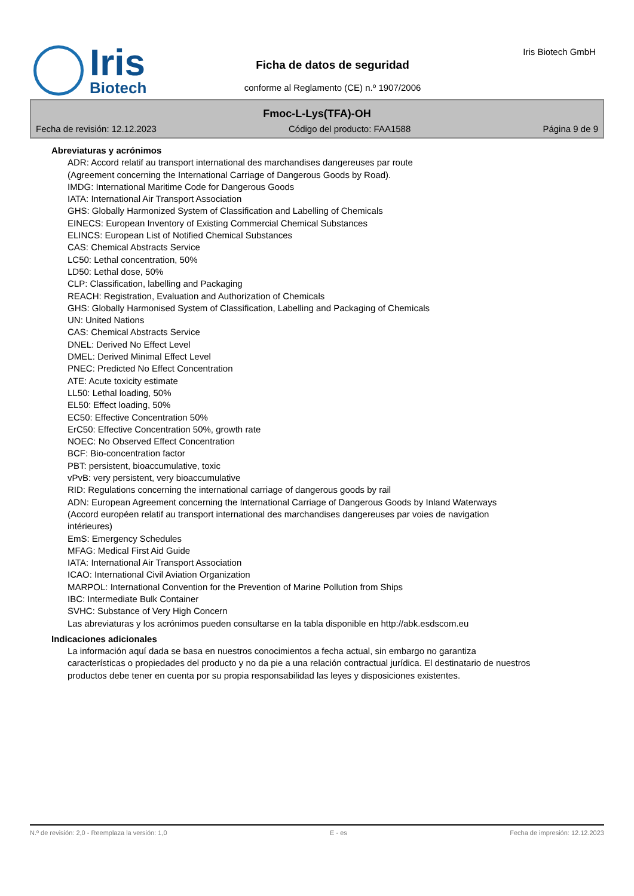Iris
Biotech
Ficha de datos de seguridad
conforme al Reglamento (CE) n.º 1907/2006
Iris Biotech GmbH
Fmoc-L-Lys(TFA)-OH
Fecha de revisión: 12.12.2023 Código del producto: FAA1588 Página 9 de 9
Abreviaturas y acrónimos
ADR: Accord relatif au transport international des marchandises dangereuses par route
(Agreement concerning the International Carriage of Dangerous Goods by Road).
IMDG: International Maritime Code for Dangerous Goods
IATA: International Air Transport Association
GHS: Globally Harmonized System of Classification and Labelling of Chemicals
EINECS: European Inventory of Existing Commercial Chemical Substances
ELINCS: European List of Notified Chemical Substances
CAS: Chemical Abstracts Service
LC50: Lethal concentration, 50%
LD50: Lethal dose, 50%
CLP: Classification, labelling and Packaging
REACH: Registration, Evaluation and Authorization of Chemicals
GHS: Globally Harmonised System of Classification, Labelling and Packaging of Chemicals
UN: United Nations
CAS: Chemical Abstracts Service
DNEL: Derived No Effect Level
DMEL: Derived Minimal Effect Level
PNEC: Predicted No Effect Concentration
ATE: Acute toxicity estimate
LL50: Lethal loading, 50%
EL50: Effect loading, 50%
EC50: Effective Concentration 50%
ErC50: Effective Concentration 50%, growth rate
NOEC: No Observed Effect Concentration
BCF: Bio-concentration factor
PBT: persistent, bioaccumulative, toxic
vPvB: very persistent, very bioaccumulative
RID: Regulations concerning the international carriage of dangerous goods by rail
ADN: European Agreement concerning the International Carriage of Dangerous Goods by Inland Waterways
(Accord européen relatif au transport international des marchandises dangereuses par voies de navigation intérieures)
EmS: Emergency Schedules
MFAG: Medical First Aid Guide
IATA: International Air Transport Association
ICAO: International Civil Aviation Organization
MARPOL: International Convention for the Prevention of Marine Pollution from Ships
IBC: Intermediate Bulk Container
SVHC: Substance of Very High Concern
Las abreviaturas y los acrónimos pueden consultarse en la tabla disponible en http://abk.esdscom.eu
Indicaciones adicionales
La información aquí dada se basa en nuestros conocimientos a fecha actual, sin embargo no garantiza características o propiedades del producto y no da pie a una relación contractual jurídica. El destinatario de nuestros productos debe tener en cuenta por su propia responsabilidad las leyes y disposiciones existentes.
N.º de revisión: 2,0 - Reemplaza la versión: 1,0 E - es Fecha de impresión: 12.12.2023